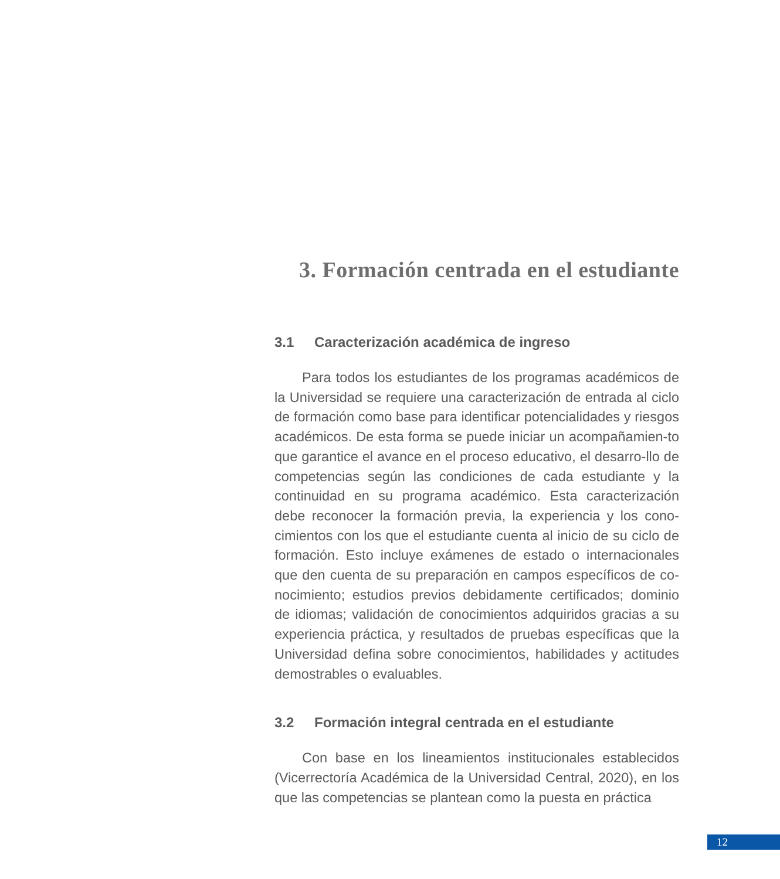3. Formación centrada en el estudiante
3.1 Caracterización académica de ingreso
Para todos los estudiantes de los programas académicos de la Universidad se requiere una caracterización de entrada al ciclo de formación como base para identificar potencialidades y riesgos académicos. De esta forma se puede iniciar un acompañamien-to que garantice el avance en el proceso educativo, el desarro-llo de competencias según las condiciones de cada estudiante y la continuidad en su programa académico. Esta caracterización debe reconocer la formación previa, la experiencia y los cono-cimientos con los que el estudiante cuenta al inicio de su ciclo de formación. Esto incluye exámenes de estado o internacionales que den cuenta de su preparación en campos específicos de co-nocimiento; estudios previos debidamente certificados; dominio de idiomas; validación de conocimientos adquiridos gracias a su experiencia práctica, y resultados de pruebas específicas que la Universidad defina sobre conocimientos, habilidades y actitudes demostrables o evaluables.
3.2 Formación integral centrada en el estudiante
Con base en los lineamientos institucionales establecidos (Vicerrectoría Académica de la Universidad Central, 2020), en los que las competencias se plantean como la puesta en práctica
12